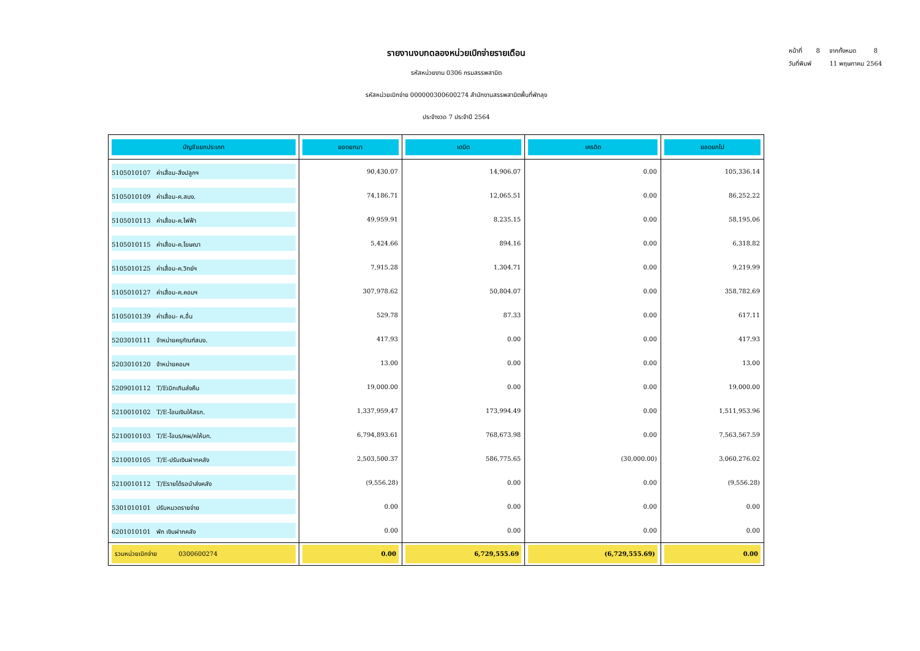หน้าที่ 8 จากทั้งหมด 8
วันที่พิมพ์ 11 พฤษภาคม 2564
รายงานงบทดลองหน่วยเบิกจ่ายรายเดือน
รหัสหน่วยงาน 0306 กรมสรรพสามิต
รหัสหน่วยเบิกจ่าย 000000300600274 สำนักงานสรรพสามิตพื้นที่พัทลุง
ประจำงวด 7 ประจำปี 2564
| บัญชีแยกประเภท | ยอดยกมา | เดบิต | เครดิต | ยอดยกไป |
| --- | --- | --- | --- | --- |
| 5105010107 ค่าเสื่อม-สิ่งปลูกฯ | 90,430.07 | 14,906.07 | 0.00 | 105,336.14 |
| 5105010109 ค่าเสื่อม-ค.สนง. | 74,186.71 | 12,065.51 | 0.00 | 86,252.22 |
| 5105010113 ค่าเสื่อม-ค.ไฟฟ้า | 49,959.91 | 8,235.15 | 0.00 | 58,195.06 |
| 5105010115 ค่าเสื่อม-ค.โฆษณา | 5,424.66 | 894.16 | 0.00 | 6,318.82 |
| 5105010125 ค่าเสื่อม-ค.วิทย์ฯ | 7,915.28 | 1,304.71 | 0.00 | 9,219.99 |
| 5105010127 ค่าเสื่อม-ค.คอมฯ | 307,978.62 | 50,804.07 | 0.00 | 358,782.69 |
| 5105010139 ค่าเสื่อม- ค.อื่น | 529.78 | 87.33 | 0.00 | 617.11 |
| 5203010111 จำหน่ายครุภัณฑ์สนง. | 417.93 | 0.00 | 0.00 | 417.93 |
| 5203010120 จำหน่ายคอมฯ | 13.00 | 0.00 | 0.00 | 13.00 |
| 5209010112 T/Eเบิกเกินส่งคืน | 19,000.00 | 0.00 | 0.00 | 19,000.00 |
| 5210010102 T/E-โอนเงินให้สรก. | 1,337,959.47 | 173,994.49 | 0.00 | 1,511,953.96 |
| 5210010103 T/E-โอนร/คผ/คให้บก. | 6,794,893.61 | 768,673.98 | 0.00 | 7,563,567.59 |
| 5210010105 T/E-ปรับเงินฝากคลัง | 2,503,500.37 | 586,775.65 | (30,000.00) | 3,060,276.02 |
| 5210010112 T/Eรายได้รอนำส่งคลัง | (9,556.28) | 0.00 | 0.00 | (9,556.28) |
| 5301010101 ปรับหมวดรายจ่าย | 0.00 | 0.00 | 0.00 | 0.00 |
| 6201010101 พัก เงินฝากคลัง | 0.00 | 0.00 | 0.00 | 0.00 |
| รวมหน่วยเบิกจ่าย 0300600274 | 0.00 | 6,729,555.69 | (6,729,555.69) | 0.00 |